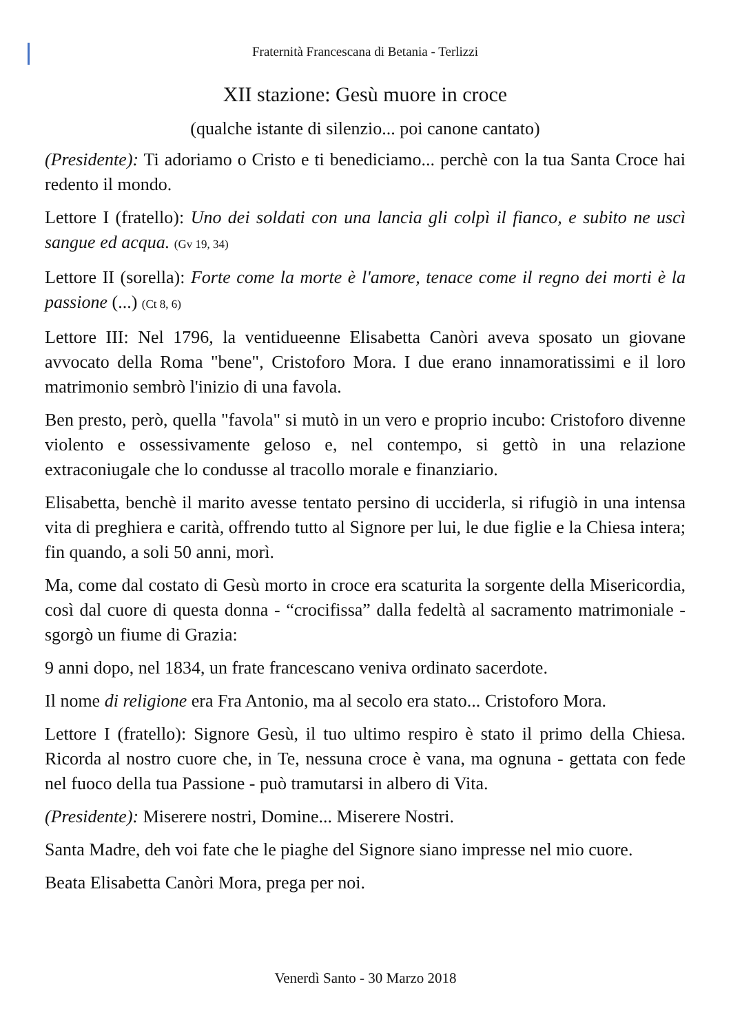Fraternità Francescana di Betania - Terlizzi
XII stazione: Gesù muore in croce
(qualche istante di silenzio... poi canone cantato)
(Presidente): Ti adoriamo o Cristo e ti benediciamo... perchè con la tua Santa Croce hai redento il mondo.
Lettore I (fratello): Uno dei soldati con una lancia gli colpì il fianco, e subito ne uscì sangue ed acqua. (Gv 19, 34)
Lettore II (sorella): Forte come la morte è l'amore, tenace come il regno dei morti è la passione (...) (Ct 8, 6)
Lettore III: Nel 1796, la ventidueenne Elisabetta Canòri aveva sposato un giovane avvocato della Roma "bene", Cristoforo Mora. I due erano innamoratissimi e il loro matrimonio sembrò l'inizio di una favola.
Ben presto, però, quella "favola" si mutò in un vero e proprio incubo: Cristoforo divenne violento e ossessivamente geloso e, nel contempo, si gettò in una relazione extraconiugale che lo condusse al tracollo morale e finanziario.
Elisabetta, benchè il marito avesse tentato persino di ucciderla, si rifugiò in una intensa vita di preghiera e carità, offrendo tutto al Signore per lui, le due figlie e la Chiesa intera; fin quando, a soli 50 anni, morì.
Ma, come dal costato di Gesù morto in croce era scaturita la sorgente della Misericordia, così dal cuore di questa donna - “crocifissa” dalla fedeltà al sacramento matrimoniale - sgorgò un fiume di Grazia:
9 anni dopo, nel 1834, un frate francescano veniva ordinato sacerdote.
Il nome di religione era Fra Antonio, ma al secolo era stato... Cristoforo Mora.
Lettore I (fratello): Signore Gesù, il tuo ultimo respiro è stato il primo della Chiesa. Ricorda al nostro cuore che, in Te, nessuna croce è vana, ma ognuna - gettata con fede nel fuoco della tua Passione - può tramutarsi in albero di Vita.
(Presidente): Miserere nostri, Domine... Miserere Nostri.
Santa Madre, deh voi fate che le piaghe del Signore siano impresse nel mio cuore.
Beata Elisabetta Canòri Mora, prega per noi.
Venerdì Santo - 30 Marzo 2018